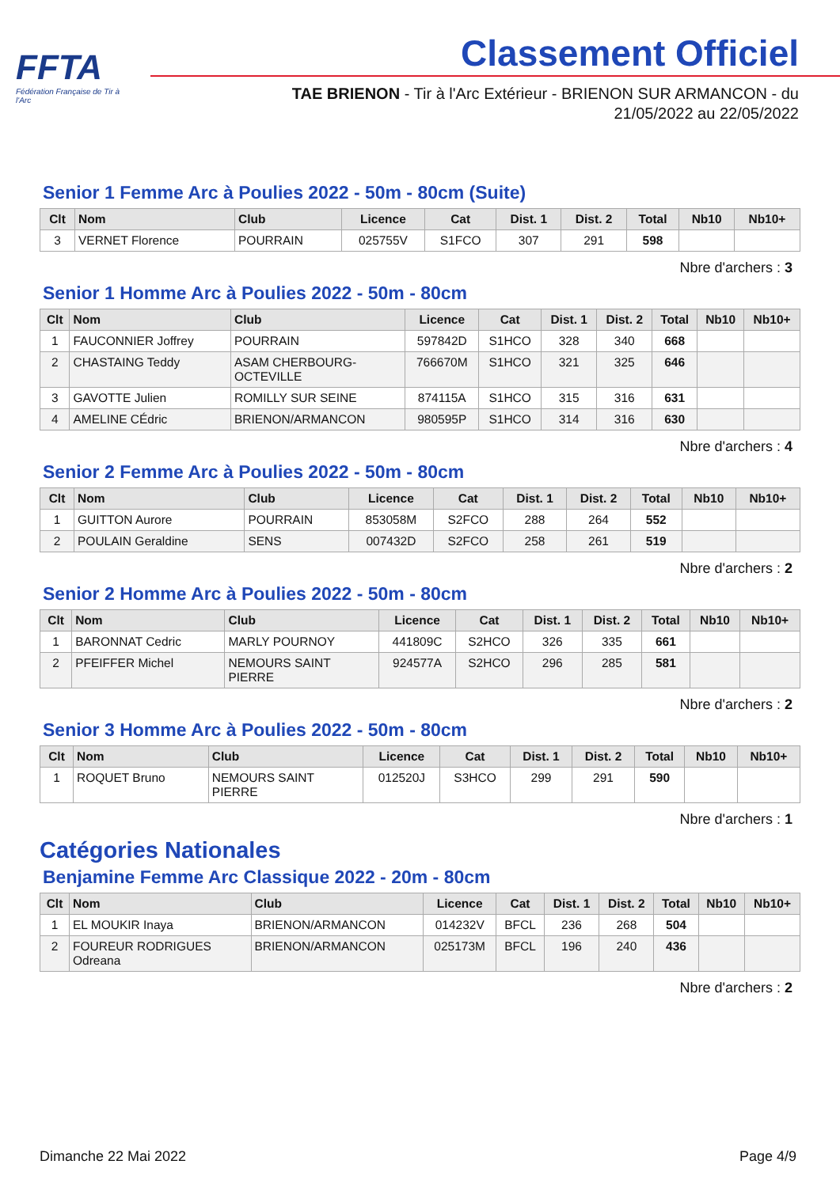FFTA
Fédération Française de Tir à l'Arc
Classement Officiel
TAE BRIENON - Tir à l'Arc Extérieur - BRIENON SUR ARMANCON - du
21/05/2022 au 22/05/2022
Senior 1 Femme Arc à Poulies 2022 - 50m - 80cm (Suite)
| Clt | Nom | Club | Licence | Cat | Dist. 1 | Dist. 2 | Total | Nb10 | Nb10+ |
| --- | --- | --- | --- | --- | --- | --- | --- | --- | --- |
| 3 | VERNET Florence | POURRAIN | 025755V | S1FCO | 307 | 291 | 598 | | |
Nbre d'archers : 3
Senior 1 Homme Arc à Poulies 2022 - 50m - 80cm
| Clt | Nom | Club | Licence | Cat | Dist. 1 | Dist. 2 | Total | Nb10 | Nb10+ |
| --- | --- | --- | --- | --- | --- | --- | --- | --- | --- |
| 1 | FAUCONNIER Joffrey | POURRAIN | 597842D | S1HCO | 328 | 340 | 668 | | |
| 2 | CHASTAING Teddy | ASAM CHERBOURG- OCTEVILLE | 766670M | S1HCO | 321 | 325 | 646 | | |
| 3 | GAVOTTE Julien | ROMILLY SUR SEINE | 874115A | S1HCO | 315 | 316 | 631 | | |
| 4 | AMELINE CÉdric | BRIENON/ARMANCON | 980595P | S1HCO | 314 | 316 | 630 | | |
Nbre d'archers : 4
Senior 2 Femme Arc à Poulies 2022 - 50m - 80cm
| Clt | Nom | Club | Licence | Cat | Dist. 1 | Dist. 2 | Total | Nb10 | Nb10+ |
| --- | --- | --- | --- | --- | --- | --- | --- | --- | --- |
| 1 | GUITTON Aurore | POURRAIN | 853058M | S2FCO | 288 | 264 | 552 | | |
| 2 | POULAIN Geraldine | SENS | 007432D | S2FCO | 258 | 261 | 519 | | |
Nbre d'archers : 2
Senior 2 Homme Arc à Poulies 2022 - 50m - 80cm
| Clt | Nom | Club | Licence | Cat | Dist. 1 | Dist. 2 | Total | Nb10 | Nb10+ |
| --- | --- | --- | --- | --- | --- | --- | --- | --- | --- |
| 1 | BARONNAT Cedric | MARLY POURNOY | 441809C | S2HCO | 326 | 335 | 661 | | |
| 2 | PFEIFFER Michel | NEMOURS SAINT PIERRE | 924577A | S2HCO | 296 | 285 | 581 | | |
Nbre d'archers : 2
Senior 3 Homme Arc à Poulies 2022 - 50m - 80cm
| Clt | Nom | Club | Licence | Cat | Dist. 1 | Dist. 2 | Total | Nb10 | Nb10+ |
| --- | --- | --- | --- | --- | --- | --- | --- | --- | --- |
| 1 | ROQUET Bruno | NEMOURS SAINT PIERRE | 012520J | S3HCO | 299 | 291 | 590 | | |
Nbre d'archers : 1
Catégories Nationales
Benjamine Femme Arc Classique 2022 - 20m - 80cm
| Clt | Nom | Club | Licence | Cat | Dist. 1 | Dist. 2 | Total | Nb10 | Nb10+ |
| --- | --- | --- | --- | --- | --- | --- | --- | --- | --- |
| 1 | EL MOUKIR Inaya | BRIENON/ARMANCON | 014232V | BFCL | 236 | 268 | 504 | | |
| 2 | FOUREUR RODRIGUES Odreana | BRIENON/ARMANCON | 025173M | BFCL | 196 | 240 | 436 | | |
Nbre d'archers : 2
Dimanche 22 Mai 2022 Page 4/9